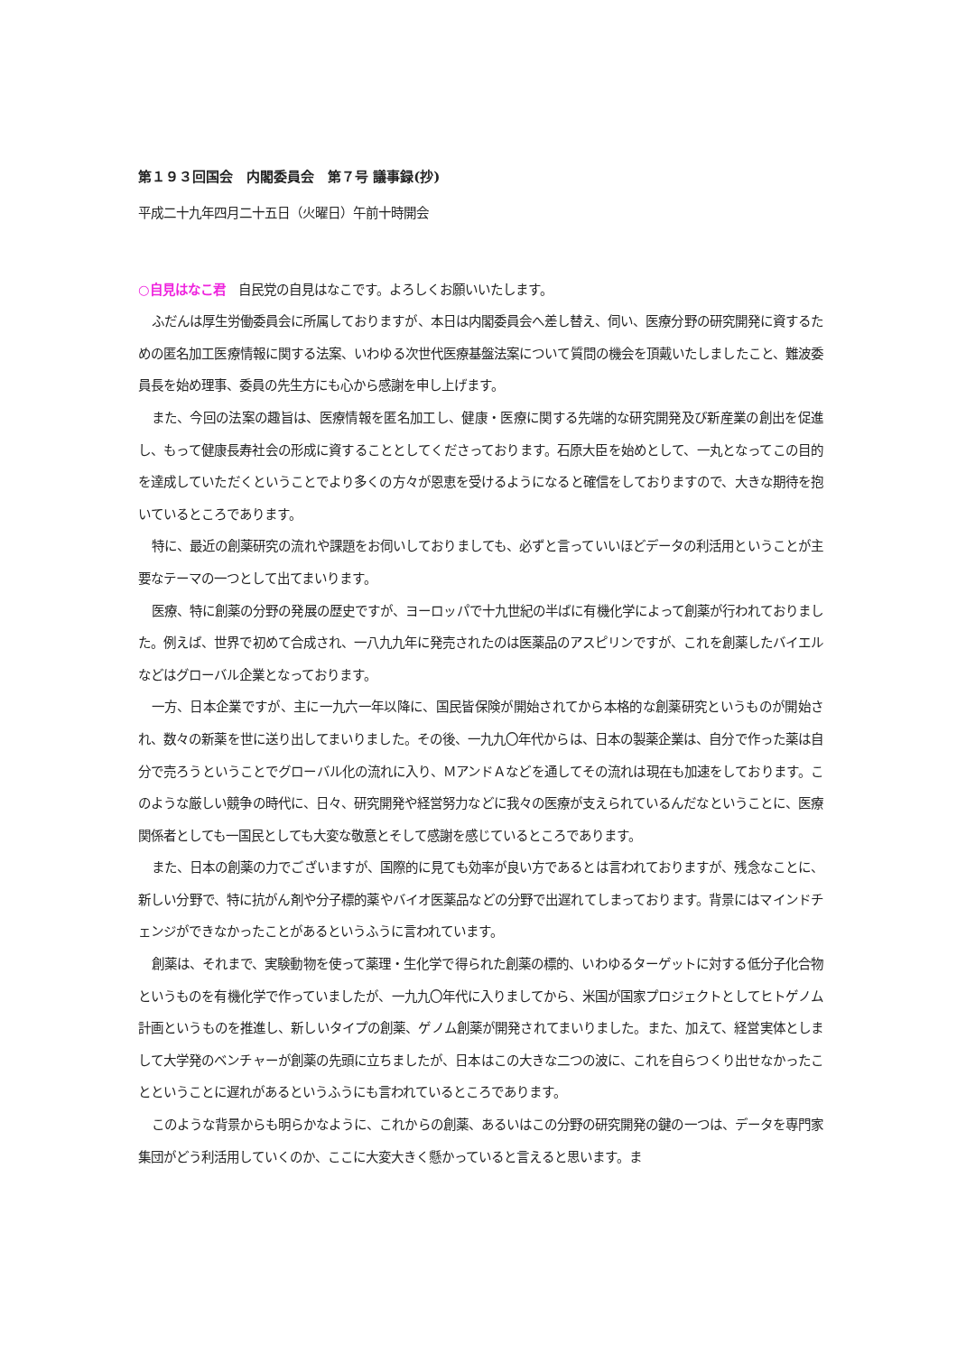第１９３回国会　内閣委員会　第７号 議事録(抄)
平成二十九年四月二十五日（火曜日）午前十時開会
○自見はなこ君　自民党の自見はなこです。よろしくお願いいたします。
ふだんは厚生労働委員会に所属しておりますが、本日は内閣委員会へ差し替え、伺い、医療分野の研究開発に資するための匿名加工医療情報に関する法案、いわゆる次世代医療基盤法案について質問の機会を頂戴いたしましたこと、難波委員長を始め理事、委員の先生方にも心から感謝を申し上げます。
また、今回の法案の趣旨は、医療情報を匿名加工し、健康・医療に関する先端的な研究開発及び新産業の創出を促進し、もって健康長寿社会の形成に資することとしてくださっております。石原大臣を始めとして、一丸となってこの目的を達成していただくということでより多くの方々が恩恵を受けるようになると確信をしておりますので、大きな期待を抱いているところであります。
特に、最近の創薬研究の流れや課題をお伺いしておりましても、必ずと言っていいほどデータの利活用ということが主要なテーマの一つとして出てまいります。
医療、特に創薬の分野の発展の歴史ですが、ヨーロッパで十九世紀の半ばに有機化学によって創薬が行われておりました。例えば、世界で初めて合成され、一八九九年に発売されたのは医薬品のアスピリンですが、これを創薬したバイエルなどはグローバル企業となっております。
一方、日本企業ですが、主に一九六一年以降に、国民皆保険が開始されてから本格的な創薬研究というものが開始され、数々の新薬を世に送り出してまいりました。その後、一九九〇年代からは、日本の製薬企業は、自分で作った薬は自分で売ろうということでグローバル化の流れに入り、ＭアンドＡなどを通してその流れは現在も加速をしております。このような厳しい競争の時代に、日々、研究開発や経営努力などに我々の医療が支えられているんだなということに、医療関係者としても一国民としても大変な敬意とそして感謝を感じているところであります。
また、日本の創薬の力でございますが、国際的に見ても効率が良い方であるとは言われておりますが、残念なことに、新しい分野で、特に抗がん剤や分子標的薬やバイオ医薬品などの分野で出遅れてしまっております。背景にはマインドチェンジができなかったことがあるというふうに言われています。
創薬は、それまで、実験動物を使って薬理・生化学で得られた創薬の標的、いわゆるターゲットに対する低分子化合物というものを有機化学で作っていましたが、一九九〇年代に入りましてから、米国が国家プロジェクトとしてヒトゲノム計画というものを推進し、新しいタイプの創薬、ゲノム創薬が開発されてまいりました。また、加えて、経営実体としまして大学発のベンチャーが創薬の先頭に立ちましたが、日本はこの大きな二つの波に、これを自らつくり出せなかったことということに遅れがあるというふうにも言われているところであります。
このような背景からも明らかなように、これからの創薬、あるいはこの分野の研究開発の鍵の一つは、データを専門家集団がどう利活用していくのか、ここに大変大きく懸かっていると言えると思います。ま